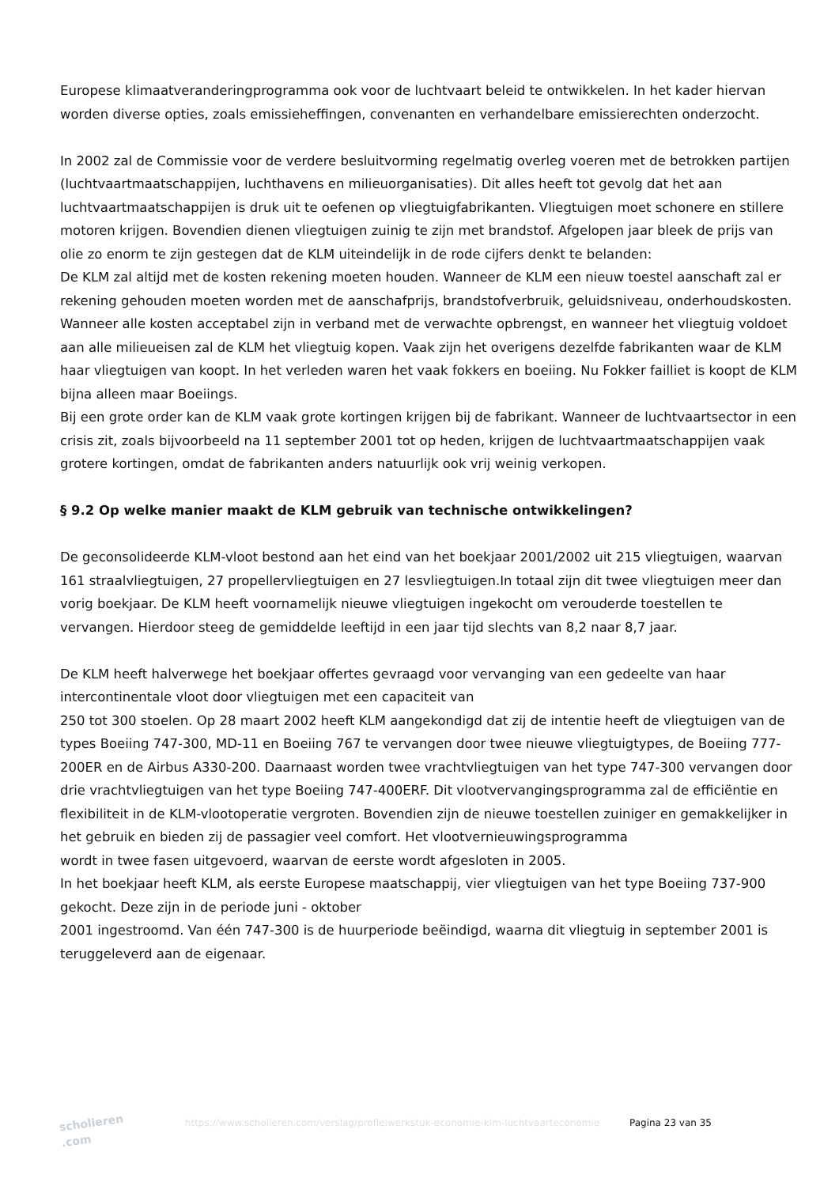Europese klimaatveranderingprogramma ook voor de luchtvaart beleid te ontwikkelen. In het kader hiervan worden diverse opties, zoals emissieheffingen, convenanten en verhandelbare emissierechten onderzocht.
In 2002 zal de Commissie voor de verdere besluitvorming regelmatig overleg voeren met de betrokken partijen (luchtvaartmaatschappijen, luchthavens en milieuorganisaties). Dit alles heeft tot gevolg dat het aan luchtvaartmaatschappijen is druk uit te oefenen op vliegtuigfabrikanten. Vliegtuigen moet schonere en stillere motoren krijgen. Bovendien dienen vliegtuigen zuinig te zijn met brandstof. Afgelopen jaar bleek de prijs van olie zo enorm te zijn gestegen dat de KLM uiteindelijk in de rode cijfers denkt te belanden:
De KLM zal altijd met de kosten rekening moeten houden. Wanneer de KLM een nieuw toestel aanschaft zal er rekening gehouden moeten worden met de aanschafprijs, brandstofverbruik, geluidsniveau, onderhoudskosten. Wanneer alle kosten acceptabel zijn in verband met de verwachte opbrengst, en wanneer het vliegtuig voldoet aan alle milieueisen zal de KLM het vliegtuig kopen. Vaak zijn het overigens dezelfde fabrikanten waar de KLM haar vliegtuigen van koopt. In het verleden waren het vaak fokkers en boeiing. Nu Fokker failliet is koopt de KLM bijna alleen maar Boeiings.
Bij een grote order kan de KLM vaak grote kortingen krijgen bij de fabrikant. Wanneer de luchtvaartsector in een crisis zit, zoals bijvoorbeeld na 11 september 2001 tot op heden, krijgen de luchtvaartmaatschappijen vaak grotere kortingen, omdat de fabrikanten anders natuurlijk ook vrij weinig verkopen.
§ 9.2 Op welke manier maakt de KLM gebruik van technische ontwikkelingen?
De geconsolideerde KLM-vloot bestond aan het eind van het boekjaar 2001/2002 uit 215 vliegtuigen, waarvan 161 straalvliegtuigen, 27 propellervliegtuigen en 27 lesvliegtuigen.In totaal zijn dit twee vliegtuigen meer dan vorig boekjaar. De KLM heeft voornamelijk nieuwe vliegtuigen ingekocht om verouderde toestellen te vervangen. Hierdoor steeg de gemiddelde leeftijd in een jaar tijd slechts van 8,2 naar 8,7 jaar.
De KLM heeft halverwege het boekjaar offertes gevraagd voor vervanging van een gedeelte van haar intercontinentale vloot door vliegtuigen met een capaciteit van
250 tot 300 stoelen. Op 28 maart 2002 heeft KLM aangekondigd dat zij de intentie heeft de vliegtuigen van de types Boeiing 747-300, MD-11 en Boeiing 767 te vervangen door twee nieuwe vliegtuigtypes, de Boeiing 777-200ER en de Airbus A330-200. Daarnaast worden twee vrachtvliegtuigen van het type 747-300 vervangen door drie vrachtvliegtuigen van het type Boeiing 747-400ERF. Dit vlootvervangingsprogramma zal de efficiëntie en flexibiliteit in de KLM-vlootoperatie vergroten. Bovendien zijn de nieuwe toestellen zuiniger en gemakkelijker in het gebruik en bieden zij de passagier veel comfort. Het vlootvernieuwingsprogramma
wordt in twee fasen uitgevoerd, waarvan de eerste wordt afgesloten in 2005.
In het boekjaar heeft KLM, als eerste Europese maatschappij, vier vliegtuigen van het type Boeiing 737-900 gekocht. Deze zijn in de periode juni - oktober
2001 ingestroomd. Van één 747-300 is de huurperiode beëindigd, waarna dit vliegtuig in september 2001 is teruggeleverd aan de eigenaar.
scholieren .com
https://www.scholieren.com/verslag/profielwerkstuk-economie-klm-luchtvaarteconomie
Pagina 23 van 35